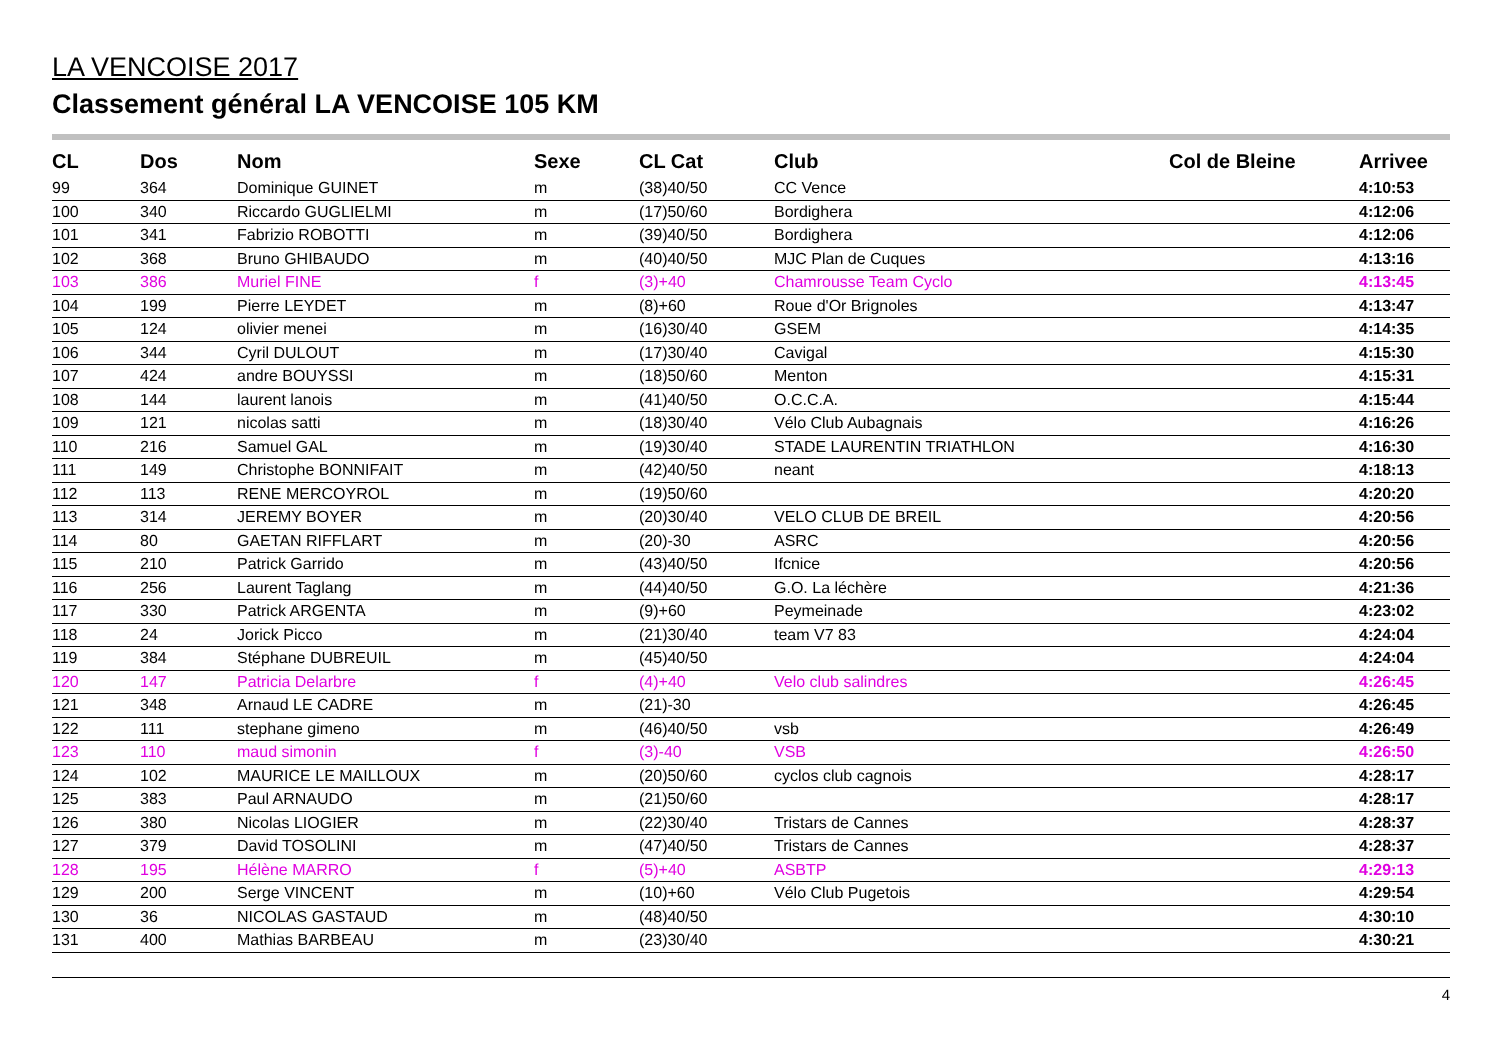LA VENCOISE 2017
Classement général LA VENCOISE 105 KM
| CL | Dos | Nom | Sexe | CL Cat | Club | Col de Bleine | Arrivee |
| --- | --- | --- | --- | --- | --- | --- | --- |
| 99 | 364 | Dominique GUINET | m | (38)40/50 | CC Vence | | 4:10:53 |
| 100 | 340 | Riccardo GUGLIELMI | m | (17)50/60 | Bordighera | | 4:12:06 |
| 101 | 341 | Fabrizio ROBOTTI | m | (39)40/50 | Bordighera | | 4:12:06 |
| 102 | 368 | Bruno GHIBAUDO | m | (40)40/50 | MJC Plan de Cuques | | 4:13:16 |
| 103 | 386 | Muriel FINE | f | (3)+40 | Chamrousse Team Cyclo | | 4:13:45 |
| 104 | 199 | Pierre LEYDET | m | (8)+60 | Roue d'Or Brignoles | | 4:13:47 |
| 105 | 124 | olivier menei | m | (16)30/40 | GSEM | | 4:14:35 |
| 106 | 344 | Cyril DULOUT | m | (17)30/40 | Cavigal | | 4:15:30 |
| 107 | 424 | andre BOUYSSI | m | (18)50/60 | Menton | | 4:15:31 |
| 108 | 144 | laurent lanois | m | (41)40/50 | O.C.C.A. | | 4:15:44 |
| 109 | 121 | nicolas satti | m | (18)30/40 | Vélo Club Aubagnais | | 4:16:26 |
| 110 | 216 | Samuel GAL | m | (19)30/40 | STADE LAURENTIN TRIATHLON | | 4:16:30 |
| 111 | 149 | Christophe BONNIFAIT | m | (42)40/50 | neant | | 4:18:13 |
| 112 | 113 | RENE MERCOYROL | m | (19)50/60 | | | 4:20:20 |
| 113 | 314 | JEREMY BOYER | m | (20)30/40 | VELO CLUB DE BREIL | | 4:20:56 |
| 114 | 80 | GAETAN RIFFLART | m | (20)-30 | ASRC | | 4:20:56 |
| 115 | 210 | Patrick Garrido | m | (43)40/50 | Ifcnice | | 4:20:56 |
| 116 | 256 | Laurent Taglang | m | (44)40/50 | G.O. La léchère | | 4:21:36 |
| 117 | 330 | Patrick ARGENTA | m | (9)+60 | Peymeinade | | 4:23:02 |
| 118 | 24 | Jorick Picco | m | (21)30/40 | team V7 83 | | 4:24:04 |
| 119 | 384 | Stéphane DUBREUIL | m | (45)40/50 | | | 4:24:04 |
| 120 | 147 | Patricia Delarbre | f | (4)+40 | Velo club salindres | | 4:26:45 |
| 121 | 348 | Arnaud LE CADRE | m | (21)-30 | | | 4:26:45 |
| 122 | 111 | stephane gimeno | m | (46)40/50 | vsb | | 4:26:49 |
| 123 | 110 | maud simonin | f | (3)-40 | VSB | | 4:26:50 |
| 124 | 102 | MAURICE LE MAILLOUX | m | (20)50/60 | cyclos club cagnois | | 4:28:17 |
| 125 | 383 | Paul ARNAUDO | m | (21)50/60 | | | 4:28:17 |
| 126 | 380 | Nicolas LIOGIER | m | (22)30/40 | Tristars de Cannes | | 4:28:37 |
| 127 | 379 | David TOSOLINI | m | (47)40/50 | Tristars de Cannes | | 4:28:37 |
| 128 | 195 | Hélène MARRO | f | (5)+40 | ASBTP | | 4:29:13 |
| 129 | 200 | Serge VINCENT | m | (10)+60 | Vélo Club Pugetois | | 4:29:54 |
| 130 | 36 | NICOLAS GASTAUD | m | (48)40/50 | | | 4:30:10 |
| 131 | 400 | Mathias BARBEAU | m | (23)30/40 | | | 4:30:21 |
4